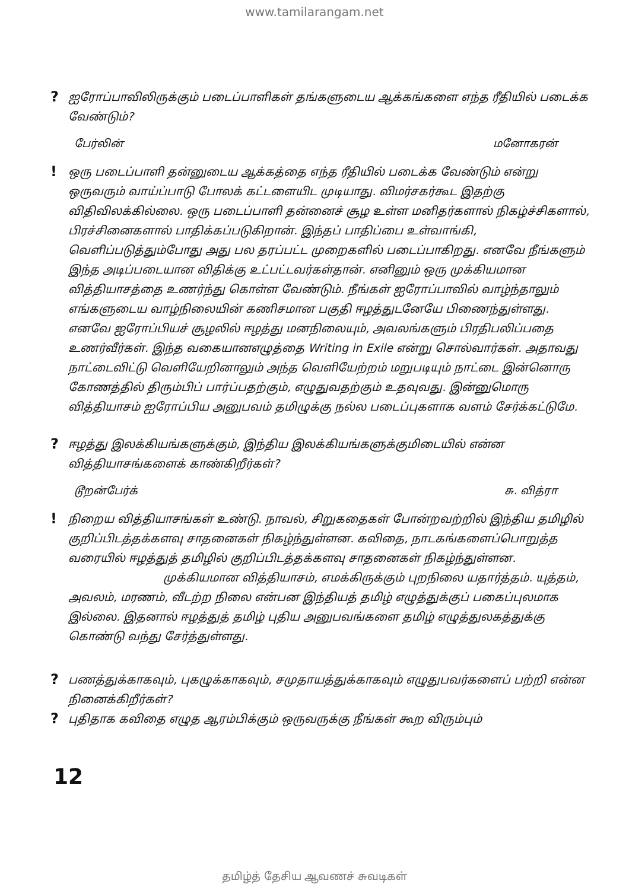www.tamilarangam.net
?
ஐரோப்பாவிலிருக்கும் படைப்பாளிகள் தங்களுடைய ஆக்கங்களை எந்த ரீதியில் படைக்க வேண்டும்?
பேர்லின் மனோகரன்
!
ஒரு படைப்பாளி தன்னுடைய ஆக்கத்தை எந்த ரீதியில் படைக்க வேண்டும் என்று ஒருவரும் வாய்ப்பாடு போலக் கட்டளையிட முடியாது. விமர்சகர்கூட இதற்கு விதிவிலக்கில்லை. ஒரு படைப்பாளி தன்னைச் சூழ உள்ள மனிதர்களால் நிகழ்ச்சிகளால், பிரச்சினைகளால் பாதிக்கப்படுகிறான். இந்தப் பாதிப்பை உள்வாங்கி, வெளிப்படுத்தும்போது அது பல தரப்பட்ட முறைகளில் படைப்பாகிறது. எனவே நீங்களும் இந்த அடிப்படையான விதிக்கு உட்பட்டவர்கள்தான். எனினும் ஒரு முக்கியமான வித்தியாசத்தை உணர்ந்து கொள்ள வேண்டும். நீங்கள் ஐரோப்பாவில் வாழ்ந்தாலும் எங்களுடைய வாழ்நிலையின் கணிசமான பகுதி ஈழத்துடனேயே பிணைந்துள்ளது. எனவே ஐரோப்பியச் சூழலில் ஈழத்து மனநிலையும், அவலங்களும் பிரதிபலிப்பதை உணர்வீர்கள். இந்த வகையானஎழுத்தை Writing in Exile என்று சொல்வார்கள். அதாவது நாட்டைவிட்டு வெளியேறினாலும் அந்த வெளியேற்றம் மறுபடியும் நாட்டை இன்னொரு கோணத்தில் திரும்பிப் பார்ப்பதற்கும், எழுதுவதற்கும் உதவுவது. இன்னுமொரு வித்தியாசம் ஐரோப்பிய அனுபவம் தமிழுக்கு நல்ல படைப்புகளாக வளம் சேர்க்கட்டுமே.
?
ஈழத்து இலக்கியங்களுக்கும், இந்திய இலக்கியங்களுக்குமிடையில் என்ன வித்தியாசங்களைக் காண்கிறீர்கள்?
டூறன்பேர்க் சு. வித்ரா
!
நிறைய வித்தியாசங்கள் உண்டு. நாவல், சிறுகதைகள் போன்றவற்றில் இந்திய தமிழில் குறிப்பிடத்தக்களவு சாதனைகள் நிகழ்ந்துள்ளன. கவிதை, நாடகங்களைப்பொறுத்த வரையில் ஈழத்துத் தமிழில் குறிப்பிடத்தக்களவு சாதனைகள் நிகழ்ந்துள்ளன.
முக்கியமான வித்தியாசம், எமக்கிருக்கும் புறநிலை யதார்த்தம். யுத்தம், அவலம், மரணம், வீடற்ற நிலை என்பன இந்தியத் தமிழ் எழுத்துக்குப் பகைப்புலமாக இல்லை. இதனால் ஈழத்துத் தமிழ் புதிய அனுபவங்களை தமிழ் எழுத்துலகத்துக்கு கொண்டு வந்து சேர்த்துள்ளது.
?
பணத்துக்காகவும், புகழுக்காகவும், சமுதாயத்துக்காகவும் எழுதுபவர்களைப் பற்றி என்ன நினைக்கிறீர்கள்?
?
புதிதாக கவிதை எழுத ஆரம்பிக்கும் ஒருவருக்கு நீங்கள் கூற விரும்பும்
12
தமிழ்த் தேசிய ஆவணச் சுவடிகள்